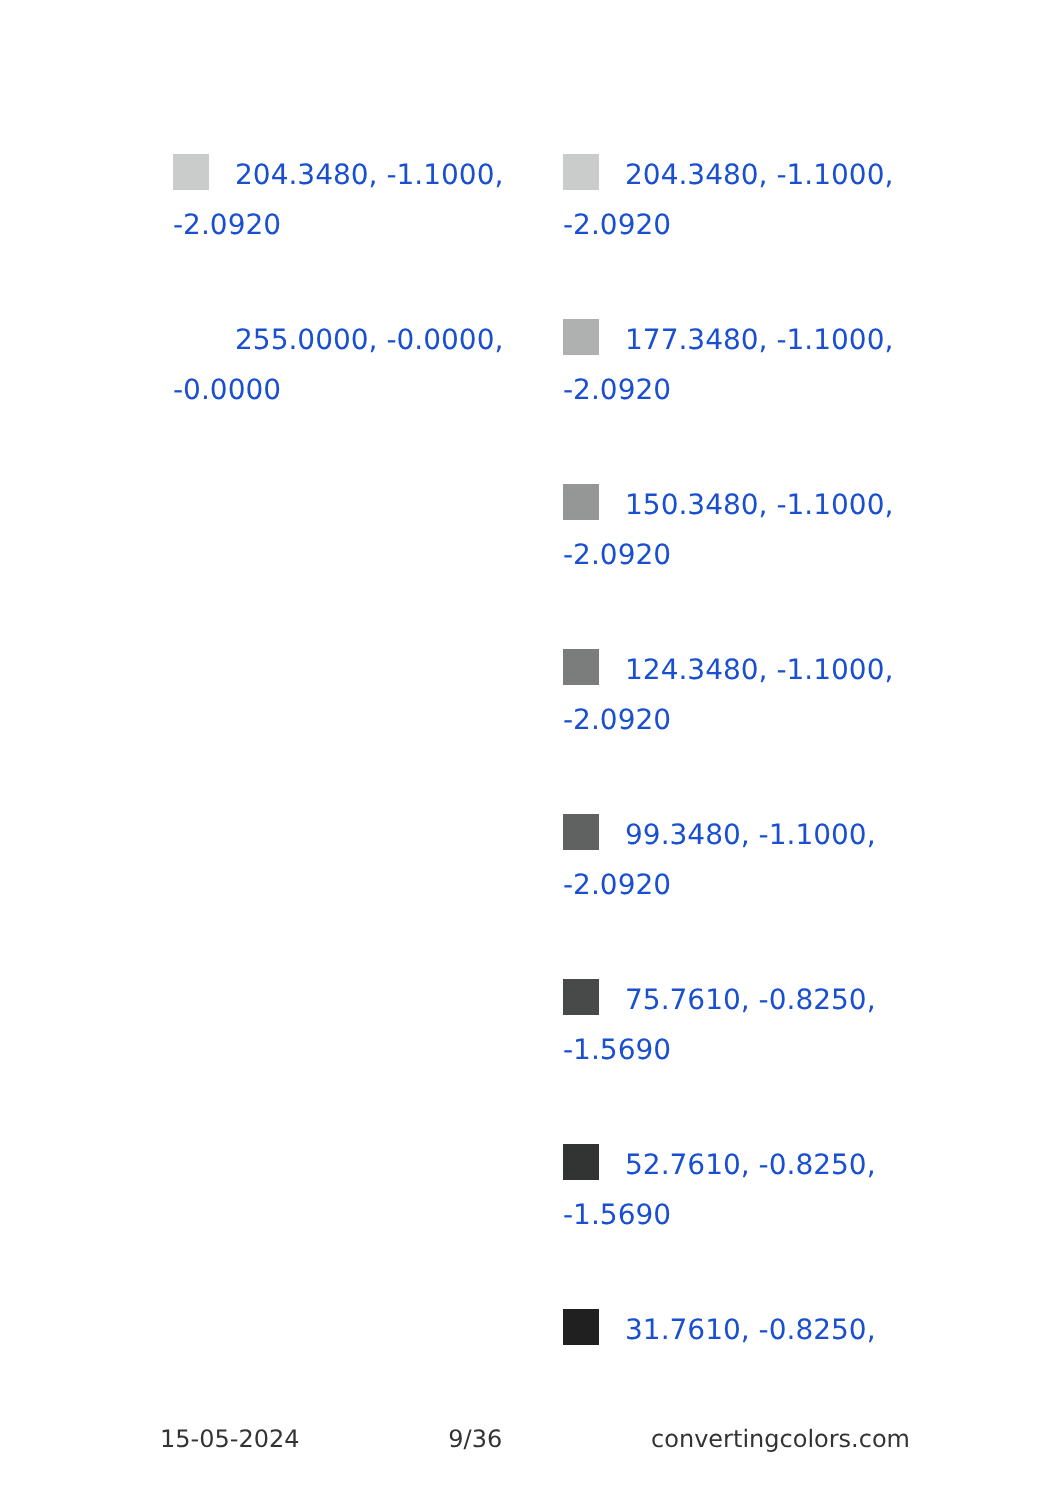204.3480, -1.1000, -2.0920
255.0000, -0.0000, -0.0000
204.3480, -1.1000, -2.0920
177.3480, -1.1000, -2.0920
150.3480, -1.1000, -2.0920
124.3480, -1.1000, -2.0920
99.3480, -1.1000, -2.0920
75.7610, -0.8250, -1.5690
52.7610, -0.8250, -1.5690
31.7610, -0.8250,
15-05-2024 9/36 convertingcolors.com